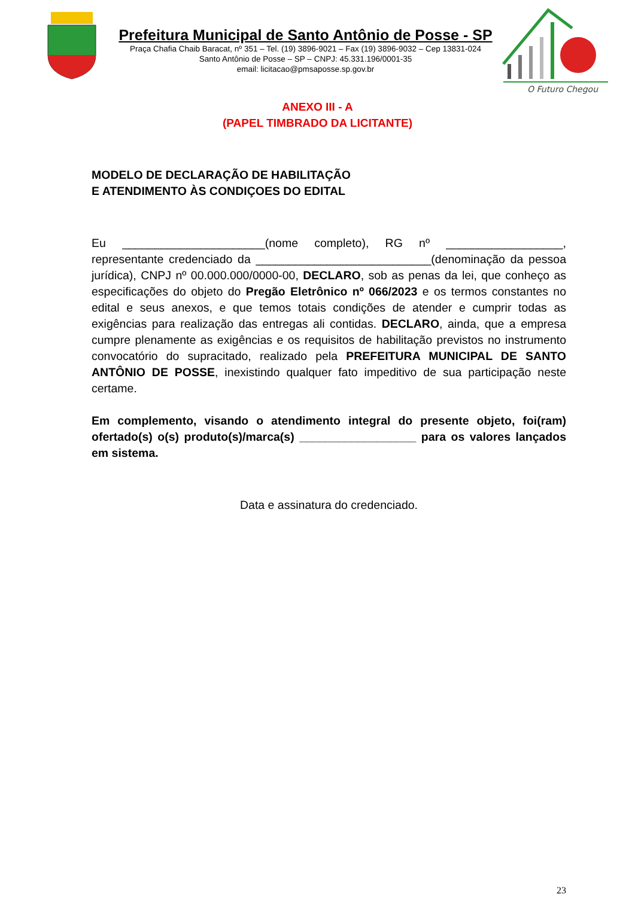Prefeitura Municipal de Santo Antônio de Posse - SP
Praça Chafia Chaib Baracat, nº 351 – Tel. (19) 3896-9021 – Fax (19) 3896-9032 – Cep 13831-024
Santo Antônio de Posse – SP – CNPJ: 45.331.196/0001-35
email: licitacao@pmsaposse.sp.gov.br
O Futuro Chegou
ANEXO III - A
(PAPEL TIMBRADO DA LICITANTE)
MODELO DE DECLARAÇÃO DE HABILITAÇÃO
E ATENDIMENTO ÀS CONDIÇOES DO EDITAL
Eu ______________________(nome completo), RG nº __________________, representante credenciado da ___________________________(denominação da pessoa jurídica), CNPJ nº 00.000.000/0000-00, DECLARO, sob as penas da lei, que conheço as especificações do objeto do Pregão Eletrônico nº 066/2023 e os termos constantes no edital e seus anexos, e que temos totais condições de atender e cumprir todas as exigências para realização das entregas ali contidas. DECLARO, ainda, que a empresa cumpre plenamente as exigências e os requisitos de habilitação previstos no instrumento convocatório do supracitado, realizado pela PREFEITURA MUNICIPAL DE SANTO ANTÔNIO DE POSSE, inexistindo qualquer fato impeditivo de sua participação neste certame.
Em complemento, visando o atendimento integral do presente objeto, foi(ram) ofertado(s) o(s) produto(s)/marca(s) __________________ para os valores lançados em sistema.
Data e assinatura do credenciado.
23